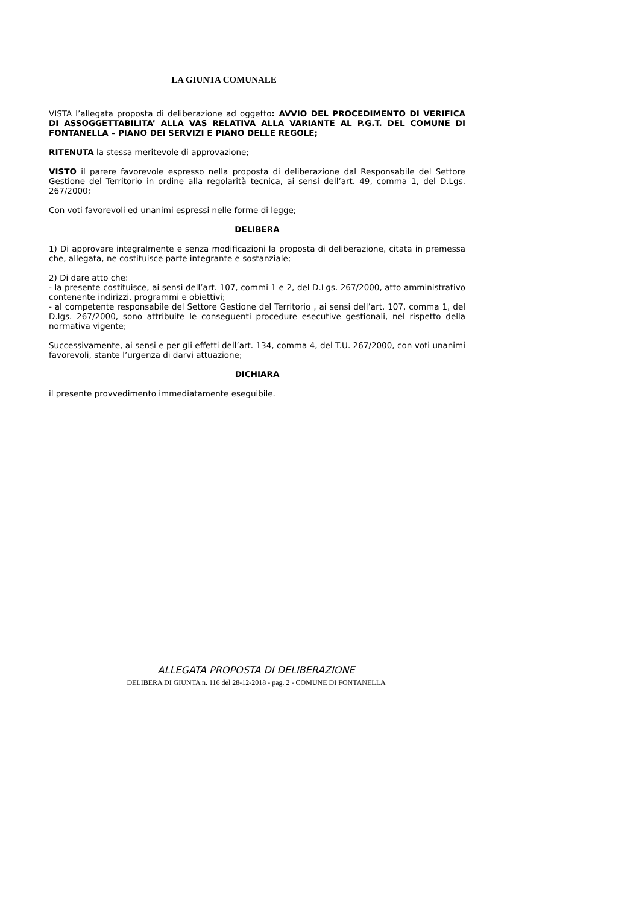LA GIUNTA COMUNALE
VISTA l’allegata proposta di deliberazione ad oggetto: AVVIO DEL PROCEDIMENTO DI VERIFICA DI ASSOGGETTABILITA’ ALLA VAS RELATIVA ALLA VARIANTE AL P.G.T. DEL COMUNE DI FONTANELLA – PIANO DEI SERVIZI E PIANO DELLE REGOLE;
RITENUTA la stessa meritevole di approvazione;
VISTO il parere favorevole espresso nella proposta di deliberazione dal Responsabile del Settore Gestione del Territorio in ordine alla regolarità tecnica, ai sensi dell’art. 49, comma 1, del D.Lgs. 267/2000;
Con voti favorevoli ed unanimi espressi nelle forme di legge;
DELIBERA
1) Di approvare integralmente e senza modificazioni la proposta di deliberazione, citata in premessa che, allegata, ne costituisce parte integrante e sostanziale;
2) Di dare atto che:
- la presente costituisce, ai sensi dell’art. 107, commi 1 e 2, del D.Lgs. 267/2000, atto amministrativo contenente indirizzi, programmi e obiettivi;
- al competente responsabile del Settore Gestione del Territorio , ai sensi dell’art. 107, comma 1, del D.lgs. 267/2000, sono attribuite le conseguenti procedure esecutive gestionali, nel rispetto della normativa vigente;
Successivamente, ai sensi e per gli effetti dell’art. 134, comma 4, del T.U. 267/2000, con voti unanimi favorevoli, stante l’urgenza di darvi attuazione;
DICHIARA
il presente provvedimento immediatamente eseguibile.
ALLEGATA PROPOSTA DI DELIBERAZIONE
DELIBERA DI GIUNTA n. 116 del 28-12-2018 - pag. 2 - COMUNE DI FONTANELLA